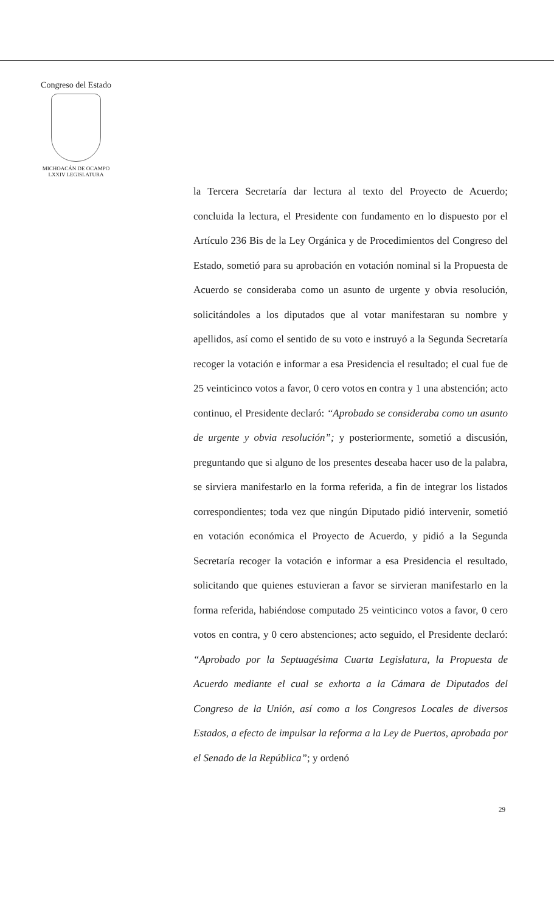Congreso del Estado
MICHOACÁN DE OCAMPO
LXXIV LEGISLATURA
la Tercera Secretaría dar lectura al texto del Proyecto de Acuerdo; concluida la lectura, el Presidente con fundamento en lo dispuesto por el Artículo 236 Bis de la Ley Orgánica y de Procedimientos del Congreso del Estado, sometió para su aprobación en votación nominal si la Propuesta de Acuerdo se consideraba como un asunto de urgente y obvia resolución, solicitándoles a los diputados que al votar manifestaran su nombre y apellidos, así como el sentido de su voto e instruyó a la Segunda Secretaría recoger la votación e informar a esa Presidencia el resultado; el cual fue de 25 veinticinco votos a favor, 0 cero votos en contra y 1 una abstención; acto continuo, el Presidente declaró: “Aprobado se consideraba como un asunto de urgente y obvia resolución”; y posteriormente, sometió a discusión, preguntando que si alguno de los presentes deseaba hacer uso de la palabra, se sirviera manifestarlo en la forma referida, a fin de integrar los listados correspondientes; toda vez que ningún Diputado pidió intervenir, sometió en votación económica el Proyecto de Acuerdo, y pidió a la Segunda Secretaría recoger la votación e informar a esa Presidencia el resultado, solicitando que quienes estuvieran a favor se sirvieran manifestarlo en la forma referida, habiéndose computado 25 veinticinco votos a favor, 0 cero votos en contra, y 0 cero abstenciones; acto seguido, el Presidente declaró: “Aprobado por la Septuagésima Cuarta Legislatura, la Propuesta de Acuerdo mediante el cual se exhorta a la Cámara de Diputados del Congreso de la Unión, así como a los Congresos Locales de diversos Estados, a efecto de impulsar la reforma a la Ley de Puertos, aprobada por el Senado de la República”; y ordenó
29